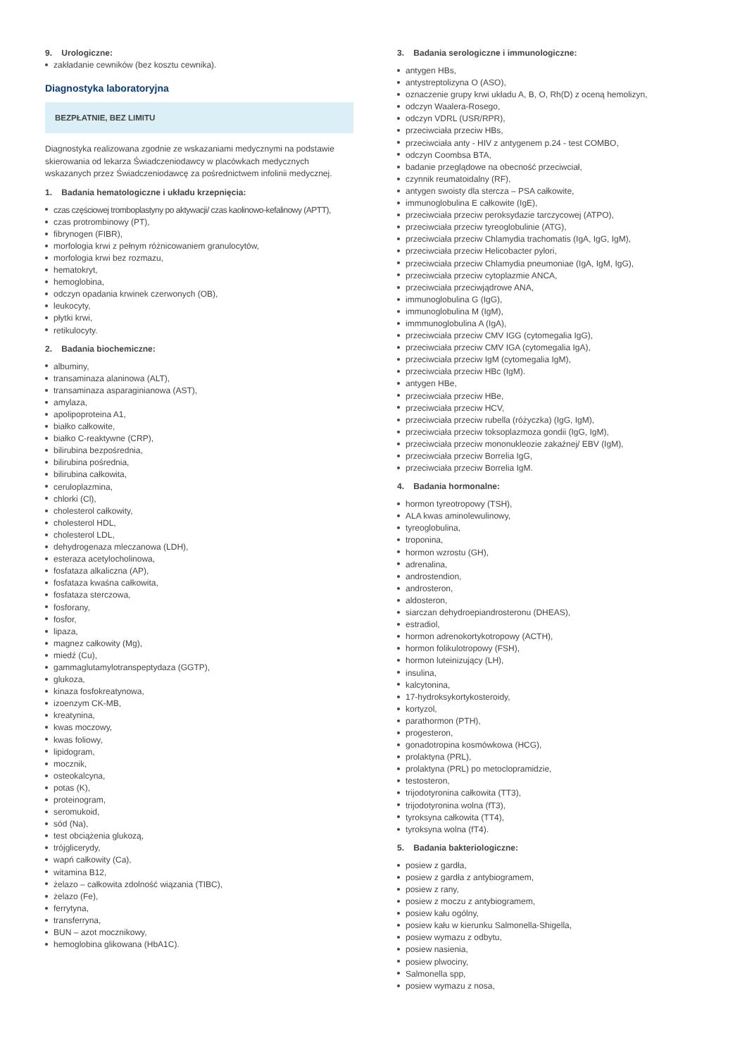9. Urologiczne:
zakładanie cewników (bez kosztu cewnika).
Diagnostyka laboratoryjna
BEZPŁATNIE, BEZ LIMITU
Diagnostyka realizowana zgodnie ze wskazaniami medycznymi na podstawie skierowania od lekarza Świadczeniodawcy w placówkach medycznych wskazanych przez Świadczeniodawcę za pośrednictwem infolinii medycznej.
1. Badania hematologiczne i układu krzepnięcia:
czas częściowej tromboplastyny po aktywacji/ czas kaolinowo-kefalinowy (APTT),
czas protrombinowy (PT),
fibrynogen (FIBR),
morfologia krwi z pełnym różnicowaniem granulocytów,
morfologia krwi bez rozmazu,
hematokryt,
hemoglobina,
odczyn opadania krwinek czerwonych (OB),
leukocyty,
płytki krwi,
retikulocyty.
2. Badania biochemiczne:
albuminy,
transaminaza alaninowa (ALT),
transaminaza asparaginianowa (AST),
amylaza,
apolipoproteina A1,
białko całkowite,
białko C-reaktywne (CRP),
bilirubina bezpośrednia,
bilirubina pośrednia,
bilirubina całkowita,
ceruloplazmina,
chlorki (Cl),
cholesterol całkowity,
cholesterol HDL,
cholesterol LDL,
dehydrogenaza mleczanowa (LDH),
esteraza acetylocholinowa,
fosfataza alkaliczna (AP),
fosfataza kwaśna całkowita,
fosfataza sterczowa,
fosforany,
fosfor,
lipaza,
magnez całkowity (Mg),
miedź (Cu),
gammaglutamylotranspeptydaza (GGTP),
glukoza,
kinaza fosfokreatynowa,
izoenzym CK-MB,
kreatynina,
kwas moczowy,
kwas foliowy,
lipidogram,
mocznik,
osteokalcyna,
potas (K),
proteinogram,
seromukoid,
sód (Na),
test obciążenia glukozą,
trójglicerydy,
wapń całkowity (Ca),
witamina B12,
żelazo – całkowita zdolność wiązania (TIBC),
żelazo (Fe),
ferrytyna,
transferryna,
BUN – azot mocznikowy,
hemoglobina glikowana (HbA1C).
3. Badania serologiczne i immunologiczne:
antygen HBs,
antystreptolizyna O (ASO),
oznaczenie grupy krwi układu A, B, O, Rh(D) z oceną hemolizyn,
odczyn Waalera-Rosego,
odczyn VDRL (USR/RPR),
przeciwciała przeciw HBs,
przeciwciała anty - HIV z antygenem p.24 - test COMBO,
odczyn Coombsa BTA,
badanie przeglądowe na obecność przeciwciał,
czynnik reumatoidalny (RF),
antygen swoisty dla stercza – PSA całkowite,
immunoglobulina E całkowite (IgE),
przeciwciała przeciw peroksydazie tarczycowej (ATPO),
przeciwciała przeciw tyreoglobulinie (ATG),
przeciwciała przeciw Chlamydia trachomatis (IgA, IgG, IgM),
przeciwciała przeciw Helicobacter pylori,
przeciwciała przeciw Chlamydia pneumoniae (IgA, IgM, IgG),
przeciwciała przeciw cytoplazmie ANCA,
przeciwciała przeciwjądrowe ANA,
immunoglobulina G (IgG),
immunoglobulina M (IgM),
immmunoglobulina A (IgA),
przeciwciała przeciw CMV IGG (cytomegalia IgG),
przeciwciała przeciw CMV IGA (cytomegalia IgA),
przeciwciała przeciw IgM (cytomegalia IgM),
przeciwciała przeciw HBc (IgM).
antygen HBe,
przeciwciała przeciw HBe,
przeciwciała przeciw HCV,
przeciwciała przeciw rubella (różyczka) (IgG, IgM),
przeciwciała przeciw toksoplazmoza gondii (IgG, IgM),
przeciwciała przeciw mononukleozie zakaźnej/ EBV (IgM),
przeciwciała przeciw Borrelia IgG,
przeciwciała przeciw Borrelia IgM.
4. Badania hormonalne:
hormon tyreotropowy (TSH),
ALA kwas aminolewulinowy,
tyreoglobulina,
troponina,
hormon wzrostu (GH),
adrenalina,
androstendion,
androsteron,
aldosteron,
siarczan dehydroepiandrosteronu (DHEAS),
estradiol,
hormon adrenokortykotropowy (ACTH),
hormon folikulotropowy (FSH),
hormon luteinizujący (LH),
insulina,
kalcytonina,
17-hydroksykortykosteroidy,
kortyzol,
parathormon (PTH),
progesteron,
gonadotropina kosmówkowa (HCG),
prolaktyna (PRL),
prolaktyna (PRL) po metoclopramidzie,
testosteron,
trijodotyronina całkowita (TT3),
trijodotyronina wolna (fT3),
tyroksyna całkowita (TT4),
tyroksyna wolna (fT4).
5. Badania bakteriologiczne:
posiew z gardła,
posiew z gardła z antybiogramem,
posiew z rany,
posiew z moczu z antybiogramem,
posiew kału ogólny,
posiew kału w kierunku Salmonella-Shigella,
posiew wymazu z odbytu,
posiew nasienia,
posiew plwociny,
Salmonella spp,
posiew wymazu z nosa,